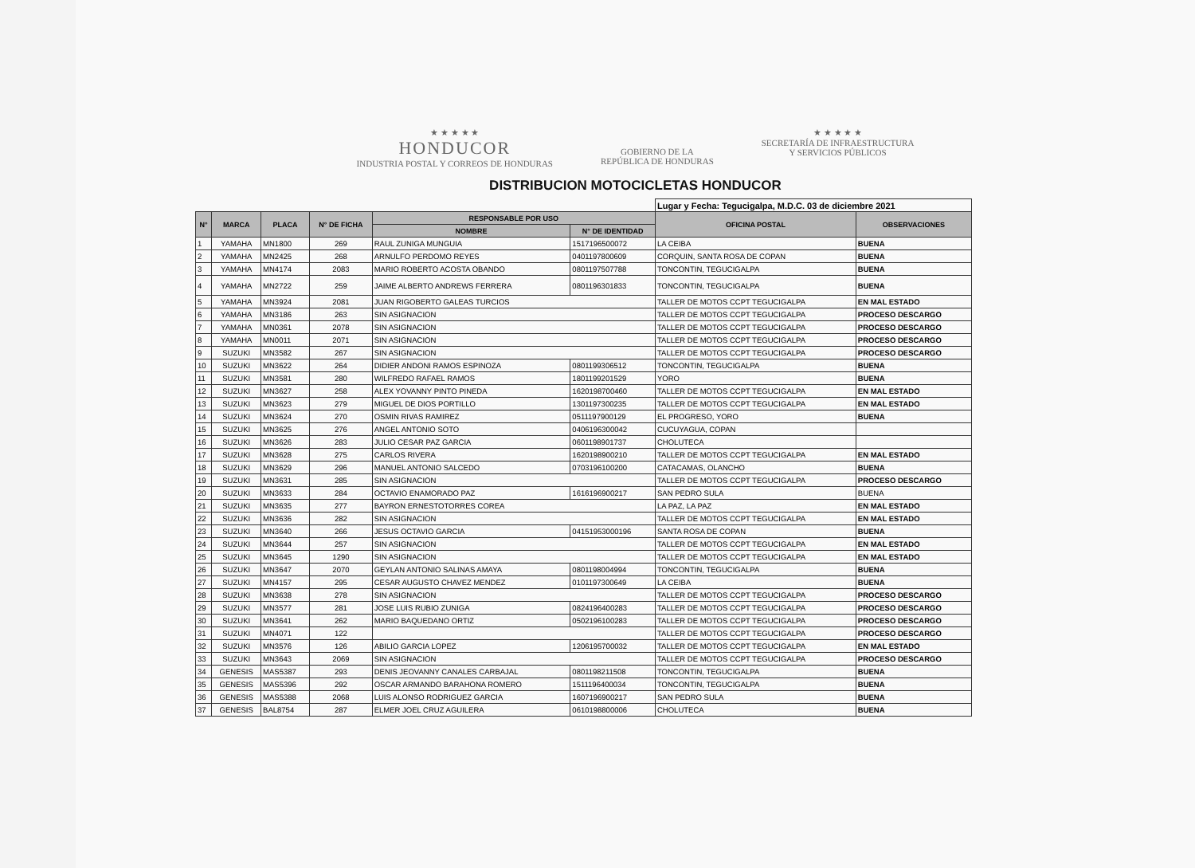★ ★ ★ ★ ★
HONDUCOR
INDUSTRIA POSTAL Y CORREOS DE HONDURAS
GOBIERNO DE LA
REPÚBLICA DE HONDURAS
★ ★ ★ ★ ★
SECRETARÍA DE INFRAESTRUCTURA
Y SERVICIOS PÚBLICOS
DISTRIBUCION MOTOCICLETAS HONDUCOR
| | | | | | | Lugar y Fecha: Tegucigalpa, M.D.C. 03 de diciembre 2021 | |
| N° | MARCA | PLACA | N° DE FICHA | RESPONSABLE POR USO | | OFICINA POSTAL | OBSERVACIONES |
| | | | | NOMBRE | N° DE IDENTIDAD | | |
| 1 | YAMAHA | MN1800 | 269 | RAUL ZUNIGA MUNGUIA | 1517196500072 | LA CEIBA | BUENA |
| 2 | YAMAHA | MN2425 | 268 | ARNULFO PERDOMO REYES | 0401197800609 | CORQUIN, SANTA ROSA DE COPAN | BUENA |
| 3 | YAMAHA | MN4174 | 2083 | MARIO ROBERTO ACOSTA OBANDO | 0801197507788 | TONCONTIN, TEGUCIGALPA | BUENA |
| 4 | YAMAHA | MN2722 | 259 | JAIME ALBERTO ANDREWS FERRERA | 0801196301833 | TONCONTIN, TEGUCIGALPA | BUENA |
| 5 | YAMAHA | MN3924 | 2081 | JUAN RIGOBERTO GALEAS TURCIOS | | TALLER DE MOTOS CCPT TEGUCIGALPA | EN MAL ESTADO |
| 6 | YAMAHA | MN3186 | 263 | SIN ASIGNACION | | TALLER DE MOTOS CCPT TEGUCIGALPA | PROCESO DESCARGO |
| 7 | YAMAHA | MN0361 | 2078 | SIN ASIGNACION | | TALLER DE MOTOS CCPT TEGUCIGALPA | PROCESO DESCARGO |
| 8 | YAMAHA | MN0011 | 2071 | SIN ASIGNACION | | TALLER DE MOTOS CCPT TEGUCIGALPA | PROCESO DESCARGO |
| 9 | SUZUKI | MN3582 | 267 | SIN ASIGNACION | | TALLER DE MOTOS CCPT TEGUCIGALPA | PROCESO DESCARGO |
| 10 | SUZUKI | MN3622 | 264 | DIDIER ANDONI RAMOS ESPINOZA | 0801199306512 | TONCONTIN, TEGUCIGALPA | BUENA |
| 11 | SUZUKI | MN3581 | 280 | WILFREDO RAFAEL RAMOS | 1801199201529 | YORO | BUENA |
| 12 | SUZUKI | MN3627 | 258 | ALEX YOVANNY PINTO PINEDA | 1620198700460 | TALLER DE MOTOS CCPT TEGUCIGALPA | EN MAL ESTADO |
| 13 | SUZUKI | MN3623 | 279 | MIGUEL DE DIOS PORTILLO | 1301197300235 | TALLER DE MOTOS CCPT TEGUCIGALPA | EN MAL ESTADO |
| 14 | SUZUKI | MN3624 | 270 | OSMIN RIVAS RAMIREZ | 0511197900129 | EL PROGRESO, YORO | BUENA |
| 15 | SUZUKI | MN3625 | 276 | ANGEL ANTONIO SOTO | 0406196300042 | CUCUYAGUA, COPAN | |
| 16 | SUZUKI | MN3626 | 283 | JULIO CESAR PAZ GARCIA | 0601198901737 | CHOLUTECA | |
| 17 | SUZUKI | MN3628 | 275 | CARLOS RIVERA | 1620198900210 | TALLER DE MOTOS CCPT TEGUCIGALPA | EN MAL ESTADO |
| 18 | SUZUKI | MN3629 | 296 | MANUEL ANTONIO SALCEDO | 0703196100200 | CATACAMAS, OLANCHO | BUENA |
| 19 | SUZUKI | MN3631 | 285 | SIN ASIGNACION | | TALLER DE MOTOS CCPT TEGUCIGALPA | PROCESO DESCARGO |
| 20 | SUZUKI | MN3633 | 284 | OCTAVIO ENAMORADO PAZ | 1616196900217 | SAN PEDRO SULA | BUENA |
| 21 | SUZUKI | MN3635 | 277 | BAYRON ERNESTOTORRES COREA | | LA PAZ, LA PAZ | EN MAL ESTADO |
| 22 | SUZUKI | MN3636 | 282 | SIN ASIGNACION | | TALLER DE MOTOS CCPT TEGUCIGALPA | EN MAL ESTADO |
| 23 | SUZUKI | MN3640 | 266 | JESUS OCTAVIO GARCIA | 04151953000196 | SANTA ROSA DE COPAN | BUENA |
| 24 | SUZUKI | MN3644 | 257 | SIN ASIGNACION | | TALLER DE MOTOS CCPT TEGUCIGALPA | EN MAL ESTADO |
| 25 | SUZUKI | MN3645 | 1290 | SIN ASIGNACION | | TALLER DE MOTOS CCPT TEGUCIGALPA | EN MAL ESTADO |
| 26 | SUZUKI | MN3647 | 2070 | GEYLAN ANTONIO SALINAS AMAYA | 0801198004994 | TONCONTIN, TEGUCIGALPA | BUENA |
| 27 | SUZUKI | MN4157 | 295 | CESAR AUGUSTO CHAVEZ MENDEZ | 0101197300649 | LA CEIBA | BUENA |
| 28 | SUZUKI | MN3638 | 278 | SIN ASIGNACION | | TALLER DE MOTOS CCPT TEGUCIGALPA | PROCESO DESCARGO |
| 29 | SUZUKI | MN3577 | 281 | JOSE LUIS RUBIO ZUNIGA | 0824196400283 | TALLER DE MOTOS CCPT TEGUCIGALPA | PROCESO DESCARGO |
| 30 | SUZUKI | MN3641 | 262 | MARIO BAQUEDANO ORTIZ | 0502196100283 | TALLER DE MOTOS CCPT TEGUCIGALPA | PROCESO DESCARGO |
| 31 | SUZUKI | MN4071 | 122 | | | TALLER DE MOTOS CCPT TEGUCIGALPA | PROCESO DESCARGO |
| 32 | SUZUKI | MN3576 | 126 | ABILIO GARCIA LOPEZ | 1206195700032 | TALLER DE MOTOS CCPT TEGUCIGALPA | EN MAL ESTADO |
| 33 | SUZUKI | MN3643 | 2069 | SIN ASIGNACION | | TALLER DE MOTOS CCPT TEGUCIGALPA | PROCESO DESCARGO |
| 34 | GENESIS | MAS5387 | 293 | DENIS JEOVANNY CANALES CARBAJAL | 0801198211508 | TONCONTIN, TEGUCIGALPA | BUENA |
| 35 | GENESIS | MAS5396 | 292 | OSCAR ARMANDO BARAHONA ROMERO | 1511196400034 | TONCONTIN, TEGUCIGALPA | BUENA |
| 36 | GENESIS | MAS5388 | 2068 | LUIS ALONSO RODRIGUEZ GARCIA | 1607196900217 | SAN PEDRO SULA | BUENA |
| 37 | GENESIS | BAL8754 | 287 | ELMER JOEL CRUZ AGUILERA | 0610198800006 | CHOLUTECA | BUENA |